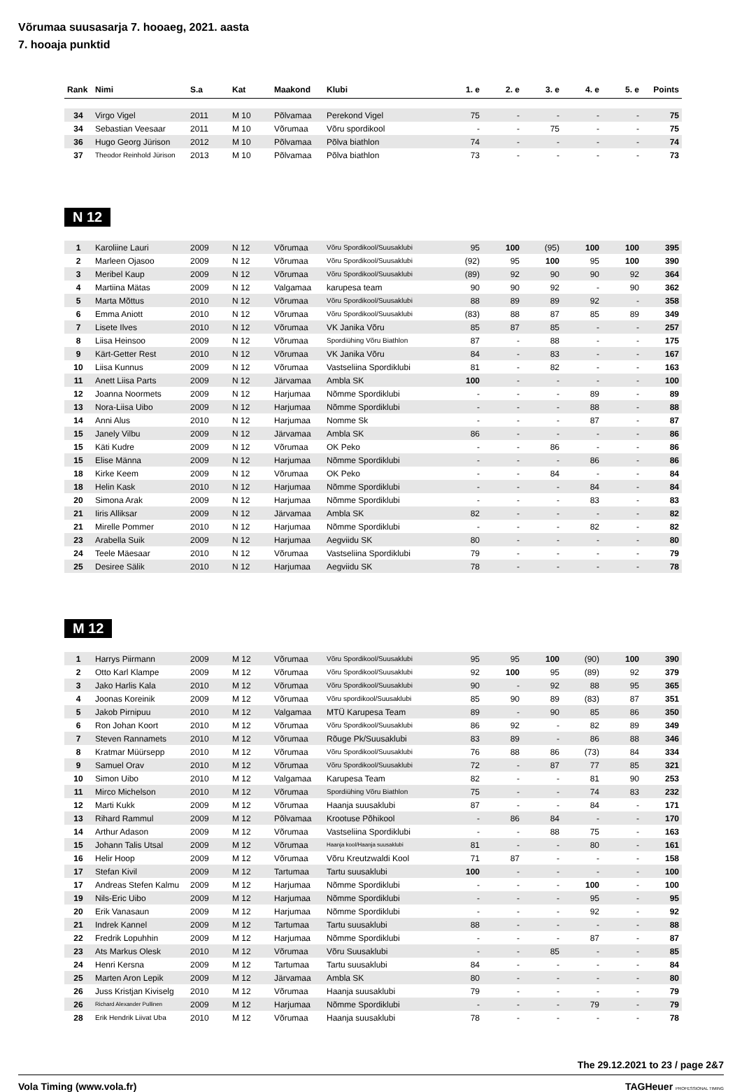Võrumaa suusasarja 7. hooaeg, 2021. aasta
7. hooaja punktid
| Rank | Nimi | S.a | Kat | Maakond | Klubi | 1. e | 2. e | 3. e | 4. e | 5. e | Points |
| --- | --- | --- | --- | --- | --- | --- | --- | --- | --- | --- | --- |
| 34 | Virgo Vigel | 2011 | M 10 | Põlvamaa | Perekond Vigel | 75 | - | - | - | - | 75 |
| 34 | Sebastian Veesaar | 2011 | M 10 | Võrumaa | Võru spordikool | - | - | 75 | - | - | 75 |
| 36 | Hugo Georg Jürison | 2012 | M 10 | Põlvamaa | Põlva biathlon | 74 | - | - | - | - | 74 |
| 37 | Theodor Reinhold Jürison | 2013 | M 10 | Põlvamaa | Põlva biathlon | 73 | - | - | - | - | 73 |
N 12
| 1 | Karoliine Lauri | 2009 | N 12 | Võrumaa | Võru Spordikool/Suusaklubi | 95 | 100 | (95) | 100 | 100 | 395 |
| 2 | Marleen Ojasoo | 2009 | N 12 | Võrumaa | Võru Spordikool/Suusaklubi | (92) | 95 | 100 | 95 | 100 | 390 |
| 3 | Meribel Kaup | 2009 | N 12 | Võrumaa | Võru Spordikool/Suusaklubi | (89) | 92 | 90 | 90 | 92 | 364 |
| 4 | Martiina Mätas | 2009 | N 12 | Valgamaa | karupesa team | 90 | 90 | 92 | - | 90 | 362 |
| 5 | Marta Mõttus | 2010 | N 12 | Võrumaa | Võru Spordikool/Suusaklubi | 88 | 89 | 89 | 92 | - | 358 |
| 6 | Emma Aniott | 2010 | N 12 | Võrumaa | Võru Spordikool/Suusaklubi | (83) | 88 | 87 | 85 | 89 | 349 |
| 7 | Lisete Ilves | 2010 | N 12 | Võrumaa | VK Janika Võru | 85 | 87 | 85 | - | - | 257 |
| 8 | Liisa Heinsoo | 2009 | N 12 | Võrumaa | Spordiühing Võru Biathlon | 87 | - | 88 | - | - | 175 |
| 9 | Kärt-Getter Rest | 2010 | N 12 | Võrumaa | VK Janika Võru | 84 | - | 83 | - | - | 167 |
| 10 | Liisa Kunnus | 2009 | N 12 | Võrumaa | Vastseliina Spordiklubi | 81 | - | 82 | - | - | 163 |
| 11 | Anett Liisa Parts | 2009 | N 12 | Järvamaa | Ambla SK | 100 | - | - | - | - | 100 |
| 12 | Joanna Noormets | 2009 | N 12 | Harjumaa | Nõmme Spordiklubi | - | - | - | 89 | - | 89 |
| 13 | Nora-Liisa Uibo | 2009 | N 12 | Harjumaa | Nõmme Spordiklubi | - | - | - | 88 | - | 88 |
| 14 | Anni Alus | 2010 | N 12 | Harjumaa | Nomme Sk | - | - | - | 87 | - | 87 |
| 15 | Janely Vilbu | 2009 | N 12 | Järvamaa | Ambla SK | 86 | - | - | - | - | 86 |
| 15 | Käti Kudre | 2009 | N 12 | Võrumaa | OK Peko | - | - | 86 | - | - | 86 |
| 15 | Elise Männa | 2009 | N 12 | Harjumaa | Nõmme Spordiklubi | - | - | - | 86 | - | 86 |
| 18 | Kirke Keem | 2009 | N 12 | Võrumaa | OK Peko | - | - | 84 | - | - | 84 |
| 18 | Helin Kask | 2010 | N 12 | Harjumaa | Nõmme Spordiklubi | - | - | - | 84 | - | 84 |
| 20 | Simona Arak | 2009 | N 12 | Harjumaa | Nõmme Spordiklubi | - | - | - | 83 | - | 83 |
| 21 | Iiris Alliksar | 2009 | N 12 | Järvamaa | Ambla SK | 82 | - | - | - | - | 82 |
| 21 | Mirelle Pommer | 2010 | N 12 | Harjumaa | Nõmme Spordiklubi | - | - | - | 82 | - | 82 |
| 23 | Arabella Suik | 2009 | N 12 | Harjumaa | Aegviidu SK | 80 | - | - | - | - | 80 |
| 24 | Teele Mäesaar | 2010 | N 12 | Võrumaa | Vastseliina Spordiklubi | 79 | - | - | - | - | 79 |
| 25 | Desiree Sälik | 2010 | N 12 | Harjumaa | Aegviidu SK | 78 | - | - | - | - | 78 |
M 12
| 1 | Harrys Piirmann | 2009 | M 12 | Võrumaa | Võru Spordikool/Suusaklubi | 95 | 95 | 100 | (90) | 100 | 390 |
| 2 | Otto Karl Klampe | 2009 | M 12 | Võrumaa | Võru Spordikool/Suusaklubi | 92 | 100 | 95 | (89) | 92 | 379 |
| 3 | Jako Harlis Kala | 2010 | M 12 | Võrumaa | Võru Spordikool/Suusaklubi | 90 | - | 92 | 88 | 95 | 365 |
| 4 | Joonas Koreinik | 2009 | M 12 | Võrumaa | Võru spordikool/Suusaklubi | 85 | 90 | 89 | (83) | 87 | 351 |
| 5 | Jakob Pirnipuu | 2010 | M 12 | Valgamaa | MTÜ Karupesa Team | 89 | - | 90 | 85 | 86 | 350 |
| 6 | Ron Johan Koort | 2010 | M 12 | Võrumaa | Võru Spordikool/Suusaklubi | 86 | 92 | - | 82 | 89 | 349 |
| 7 | Steven Rannamets | 2010 | M 12 | Võrumaa | Rõuge Pk/Suusaklubi | 83 | 89 | - | 86 | 88 | 346 |
| 8 | Kratmar Müürsepp | 2010 | M 12 | Võrumaa | Võru Spordikool/Suusaklubi | 76 | 88 | 86 | (73) | 84 | 334 |
| 9 | Samuel Orav | 2010 | M 12 | Võrumaa | Võru Spordikool/Suusaklubi | 72 | - | 87 | 77 | 85 | 321 |
| 10 | Simon Uibo | 2010 | M 12 | Valgamaa | Karupesa Team | 82 | - | - | 81 | 90 | 253 |
| 11 | Mirco Michelson | 2010 | M 12 | Võrumaa | Spordiühing Võru Biathlon | 75 | - | - | 74 | 83 | 232 |
| 12 | Marti Kukk | 2009 | M 12 | Võrumaa | Haanja suusaklubi | 87 | - | - | 84 | - | 171 |
| 13 | Rihard Rammul | 2009 | M 12 | Põlvamaa | Krootuse Põhikool | - | 86 | 84 | - | - | 170 |
| 14 | Arthur Adason | 2009 | M 12 | Võrumaa | Vastseliina Spordiklubi | - | - | 88 | 75 | - | 163 |
| 15 | Johann Talis Utsal | 2009 | M 12 | Võrumaa | Haanja kool/Haanja suusaklubi | 81 | - | - | 80 | - | 161 |
| 16 | Helir Hoop | 2009 | M 12 | Võrumaa | Võru Kreutzwaldi Kool | 71 | 87 | - | - | - | 158 |
| 17 | Stefan Kivil | 2009 | M 12 | Tartumaa | Tartu suusaklubi | 100 | - | - | - | - | 100 |
| 17 | Andreas Stefen Kalmu | 2009 | M 12 | Harjumaa | Nõmme Spordiklubi | - | - | - | 100 | - | 100 |
| 19 | Nils-Eric Uibo | 2009 | M 12 | Harjumaa | Nõmme Spordiklubi | - | - | - | 95 | - | 95 |
| 20 | Erik Vanasaun | 2009 | M 12 | Harjumaa | Nõmme Spordiklubi | - | - | - | 92 | - | 92 |
| 21 | Indrek Kannel | 2009 | M 12 | Tartumaa | Tartu suusaklubi | 88 | - | - | - | - | 88 |
| 22 | Fredrik Lopuhhin | 2009 | M 12 | Harjumaa | Nõmme Spordiklubi | - | - | - | 87 | - | 87 |
| 23 | Ats Markus Olesk | 2010 | M 12 | Võrumaa | Võru Suusaklubi | - | - | 85 | - | - | 85 |
| 24 | Henri Kersna | 2009 | M 12 | Tartumaa | Tartu suusaklubi | 84 | - | - | - | - | 84 |
| 25 | Marten Aron Lepik | 2009 | M 12 | Järvamaa | Ambla SK | 80 | - | - | - | - | 80 |
| 26 | Juss Kristjan Kiviselg | 2010 | M 12 | Võrumaa | Haanja suusaklubi | 79 | - | - | - | - | 79 |
| 26 | Richard Alexander Pullinen | 2009 | M 12 | Harjumaa | Nõmme Spordiklubi | - | - | - | 79 | - | 79 |
| 28 | Erik Hendrik Liivat Uba | 2010 | M 12 | Võrumaa | Haanja suusaklubi | 78 | - | - | - | - | 78 |
The 29.12.2021 to 23 / page 2&7
Vola Timing (www.vola.fr) TAGHeuer PROFESSIONAL TIMING